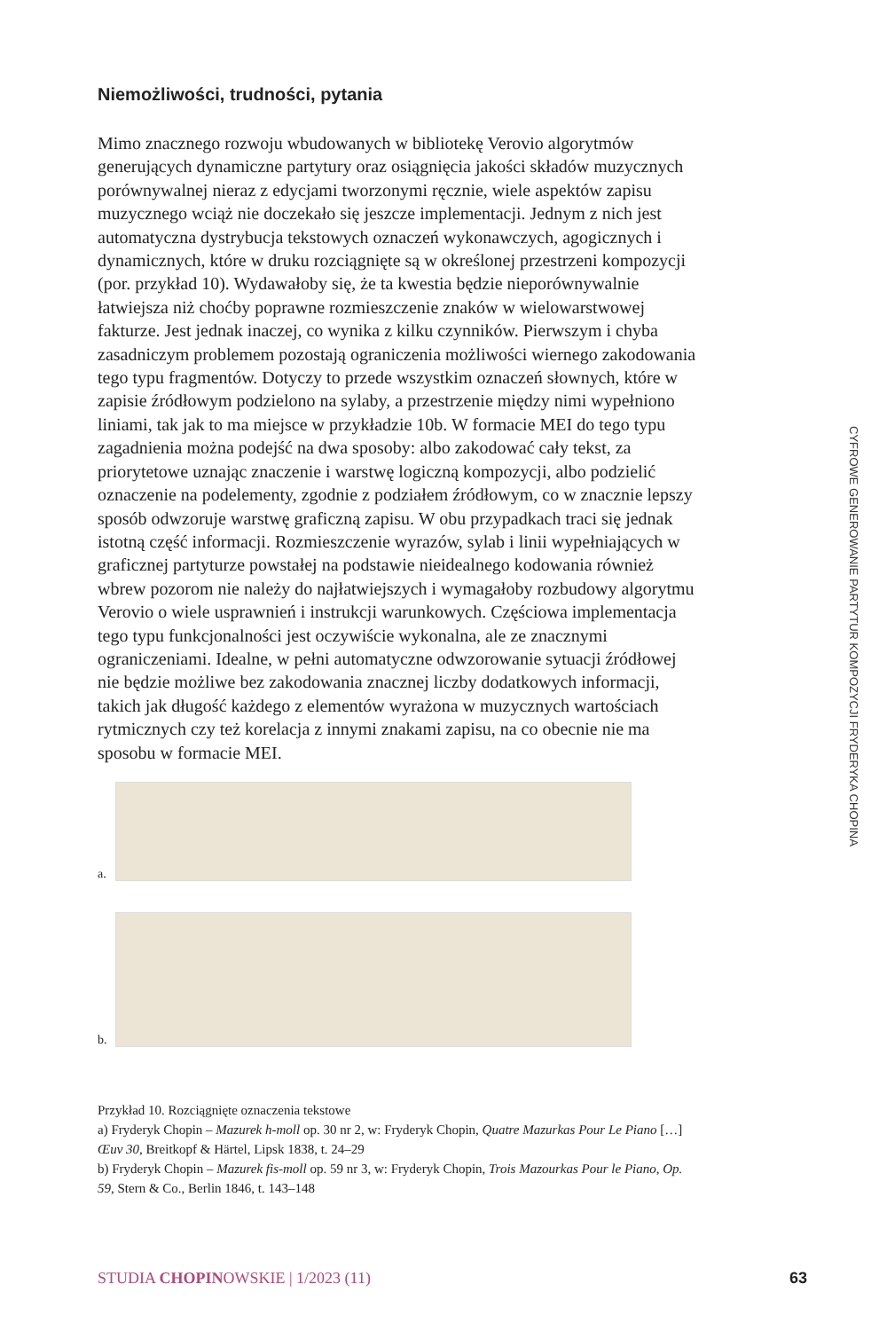Niemożliwości, trudności, pytania
Mimo znacznego rozwoju wbudowanych w bibliotekę Verovio algorytmów generujących dynamiczne partytury oraz osiągnięcia jakości składów muzycznych porównywalnej nieraz z edycjami tworzonymi ręcznie, wiele aspektów zapisu muzycznego wciąż nie doczekało się jeszcze implementacji. Jednym z nich jest automatyczna dystrybucja tekstowych oznaczeń wykonawczych, agogicznych i dynamicznych, które w druku rozciągnięte są w określonej przestrzeni kompozycji (por. przykład 10). Wydawałoby się, że ta kwestia będzie nieporównywalnie łatwiejsza niż choćby poprawne rozmieszczenie znaków w wielowarstwowej fakturze. Jest jednak inaczej, co wynika z kilku czynników. Pierwszym i chyba zasadniczym problemem pozostają ograniczenia możliwości wiernego zakodowania tego typu fragmentów. Dotyczy to przede wszystkim oznaczeń słownych, które w zapisie źródłowym podzielono na sylaby, a przestrzenie między nimi wypełniono liniami, tak jak to ma miejsce w przykładzie 10b. W formacie MEI do tego typu zagadnienia można podejść na dwa sposoby: albo zakodować cały tekst, za priorytetowe uznając znaczenie i warstwę logiczną kompozycji, albo podzielić oznaczenie na podelementy, zgodnie z podziałem źródłowym, co w znacznie lepszy sposób odwzoruje warstwę graficzną zapisu. W obu przypadkach traci się jednak istotną część informacji. Rozmieszczenie wyrazów, sylab i linii wypełniających w graficznej partyturze powstałej na podstawie nieidealnego kodowania również wbrew pozorom nie należy do najłatwiejszych i wymagałoby rozbudowy algorytmu Verovio o wiele usprawnień i instrukcji warunkowych. Częściowa implementacja tego typu funkcjonalności jest oczywiście wykonalna, ale ze znacznymi ograniczeniami. Idealne, w pełni automatyczne odwzorowanie sytuacji źródłowej nie będzie możliwe bez zakodowania znacznej liczby dodatkowych informacji, takich jak długość każdego z elementów wyrażona w muzycznych wartościach rytmicznych czy też korelacja z innymi znakami zapisu, na co obecnie nie ma sposobu w formacie MEI.
a.
b.
Przykład 10. Rozciągnięte oznaczenia tekstowe
a) Fryderyk Chopin – Mazurek h-moll op. 30 nr 2, w: Fryderyk Chopin, Quatre Mazurkas Pour Le Piano […] Œuv 30, Breitkopf & Härtel, Lipsk 1838, t. 24–29
b) Fryderyk Chopin – Mazurek fis-moll op. 59 nr 3, w: Fryderyk Chopin, Trois Mazourkas Pour le Piano, Op. 59, Stern & Co., Berlin 1846, t. 143–148
CYFROWE GENEROWANIE PARTYTUR KOMPOZYCJI FRYDERYKA CHOPINA
STUDIA CHOPINOWSKIE | 1/2023 (11) 63